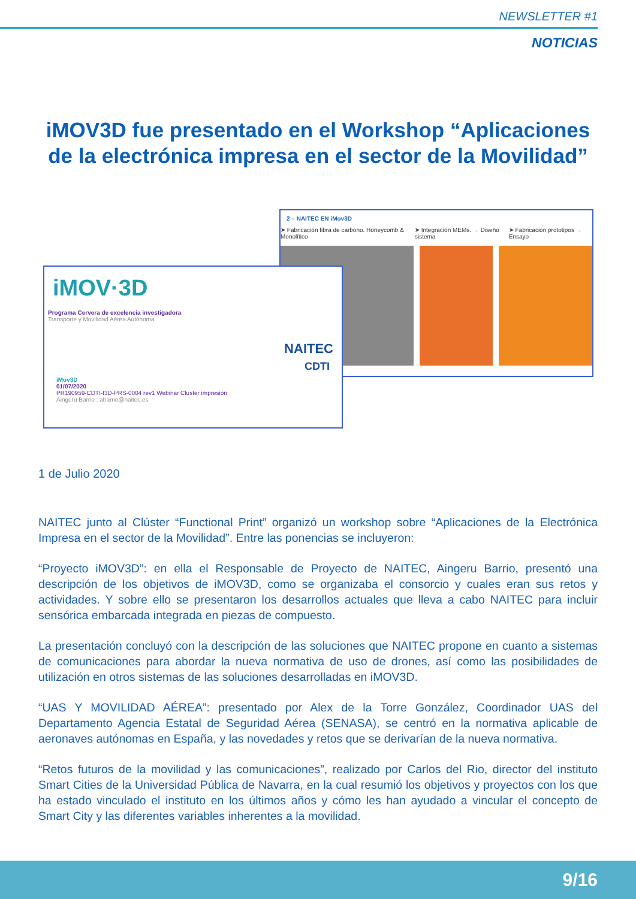NEWSLETTER #1
NOTICIAS
iMOV3D fue presentado en el Workshop “Aplicaciones de la electrónica impresa en el sector de la Movilidad”
2 – NAITEC EN iMov3D
➤ Fabricación fibra de carbono. Honeycomb & Monolítico ➤ Integración MEMs. → Diseño sistema ➤ Fabricación prototipos → Ensayo
iMOV·3D NAITEC
Programa Cervera de excelencia investigadora
Transporte y Movilidad Aérea Autónoma
iMov3D
01/07/2020
PR190959-CDTI-I3D-PRS-0004 rev1 Webinar Cluster impresión
Aingeru Barrio : abarrio@naitec.es CDTI
1 de Julio 2020
NAITEC junto al Clúster “Functional Print” organizó un workshop sobre “Aplicaciones de la Electrónica Impresa en el sector de la Movilidad”. Entre las ponencias se incluyeron:
“Proyecto iMOV3D”: en ella el Responsable de Proyecto de NAITEC, Aingeru Barrio, presentó una descripción de los objetivos de iMOV3D, como se organizaba el consorcio y cuales eran sus retos y actividades. Y sobre ello se presentaron los desarrollos actuales que lleva a cabo NAITEC para incluir sensórica embarcada integrada en piezas de compuesto.
La presentación concluyó con la descripción de las soluciones que NAITEC propone en cuanto a sistemas de comunicaciones para abordar la nueva normativa de uso de drones, así como las posibilidades de utilización en otros sistemas de las soluciones desarrolladas en iMOV3D.
“UAS Y MOVILIDAD AÉREA”: presentado por Alex de la Torre González, Coordinador UAS del Departamento Agencia Estatal de Seguridad Aérea (SENASA), se centró en la normativa aplicable de aeronaves autónomas en España, y las novedades y retos que se derivarían de la nueva normativa.
“Retos futuros de la movilidad y las comunicaciones”, realizado por Carlos del Rio, director del instituto Smart Cities de la Universidad Pública de Navarra, en la cual resumió los objetivos y proyectos con los que ha estado vinculado el instituto en los últimos años y cómo les han ayudado a vincular el concepto de Smart City y las diferentes variables inherentes a la movilidad.
9/16